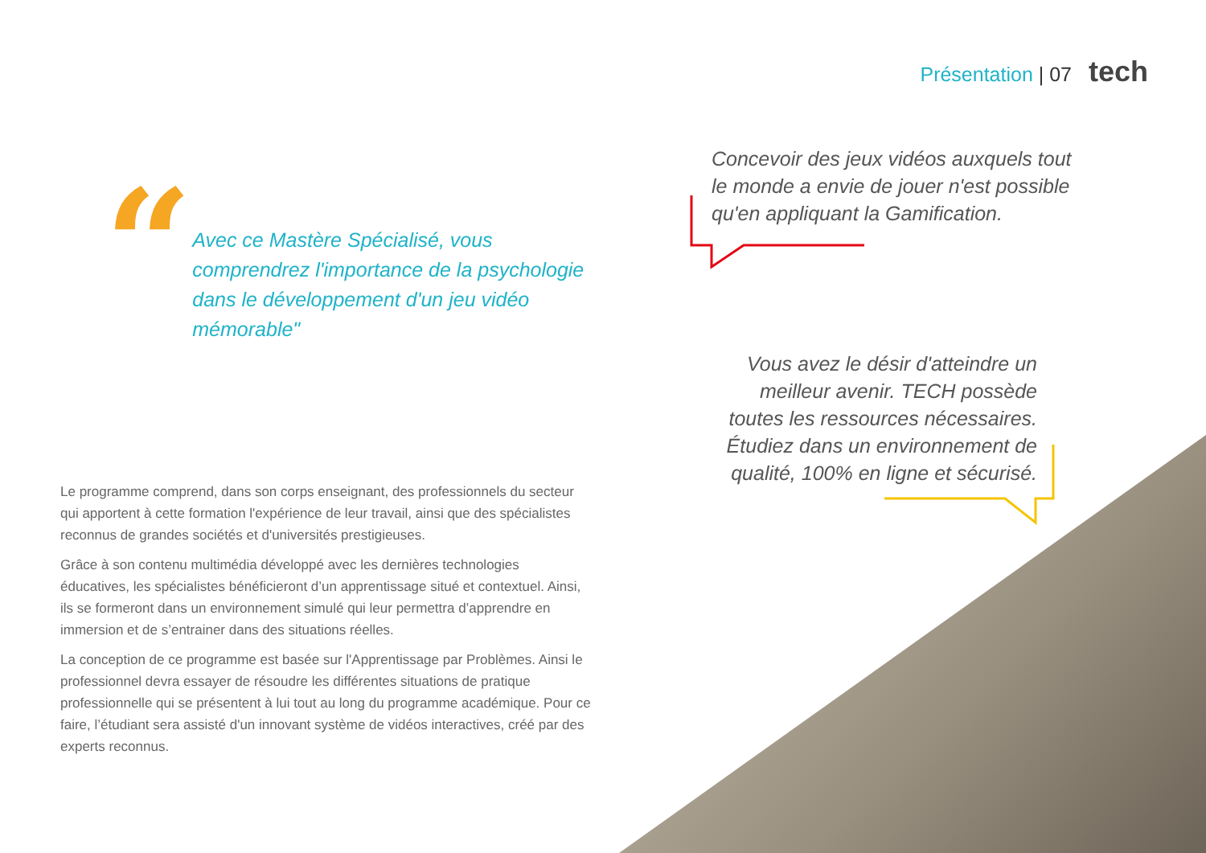Présentation | 07 tech
“
Avec ce Mastère Spécialisé, vous comprendrez l'importance de la psychologie dans le développement d'un jeu vidéo mémorable"
Le programme comprend, dans son corps enseignant, des professionnels du secteur qui apportent à cette formation l'expérience de leur travail, ainsi que des spécialistes reconnus de grandes sociétés et d'universités prestigieuses.
Grâce à son contenu multimédia développé avec les dernières technologies éducatives, les spécialistes bénéficieront d’un apprentissage situé et contextuel. Ainsi, ils se formeront dans un environnement simulé qui leur permettra d’apprendre en immersion et de s’entrainer dans des situations réelles.
La conception de ce programme est basée sur l'Apprentissage par Problèmes. Ainsi le professionnel devra essayer de résoudre les différentes situations de pratique professionnelle qui se présentent à lui tout au long du programme académique. Pour ce faire, l’étudiant sera assisté d'un innovant système de vidéos interactives, créé par des experts reconnus.
Concevoir des jeux vidéos auxquels tout le monde a envie de jouer n'est possible qu'en appliquant la Gamification.
Vous avez le désir d'atteindre un meilleur avenir. TECH possède toutes les ressources nécessaires. Étudiez dans un environnement de qualité, 100% en ligne et sécurisé.